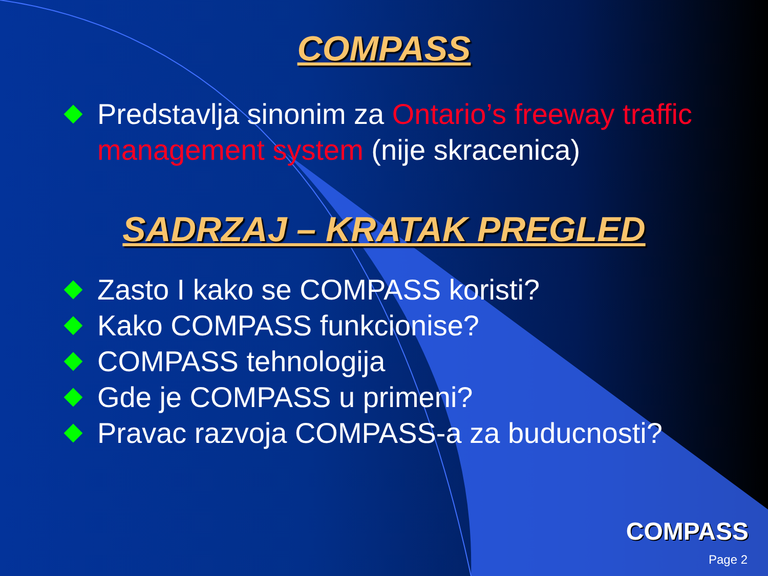COMPASS
Predstavlja sinonim za Ontario’s freeway traffic management system (nije skracenica)
SADRZAJ – KRATAK PREGLED
Zasto I kako se COMPASS koristi?
Kako COMPASS funkcionise?
COMPASS tehnologija
Gde je COMPASS u primeni?
Pravac razvoja COMPASS-a za buducnosti?
COMPASS
Page 2